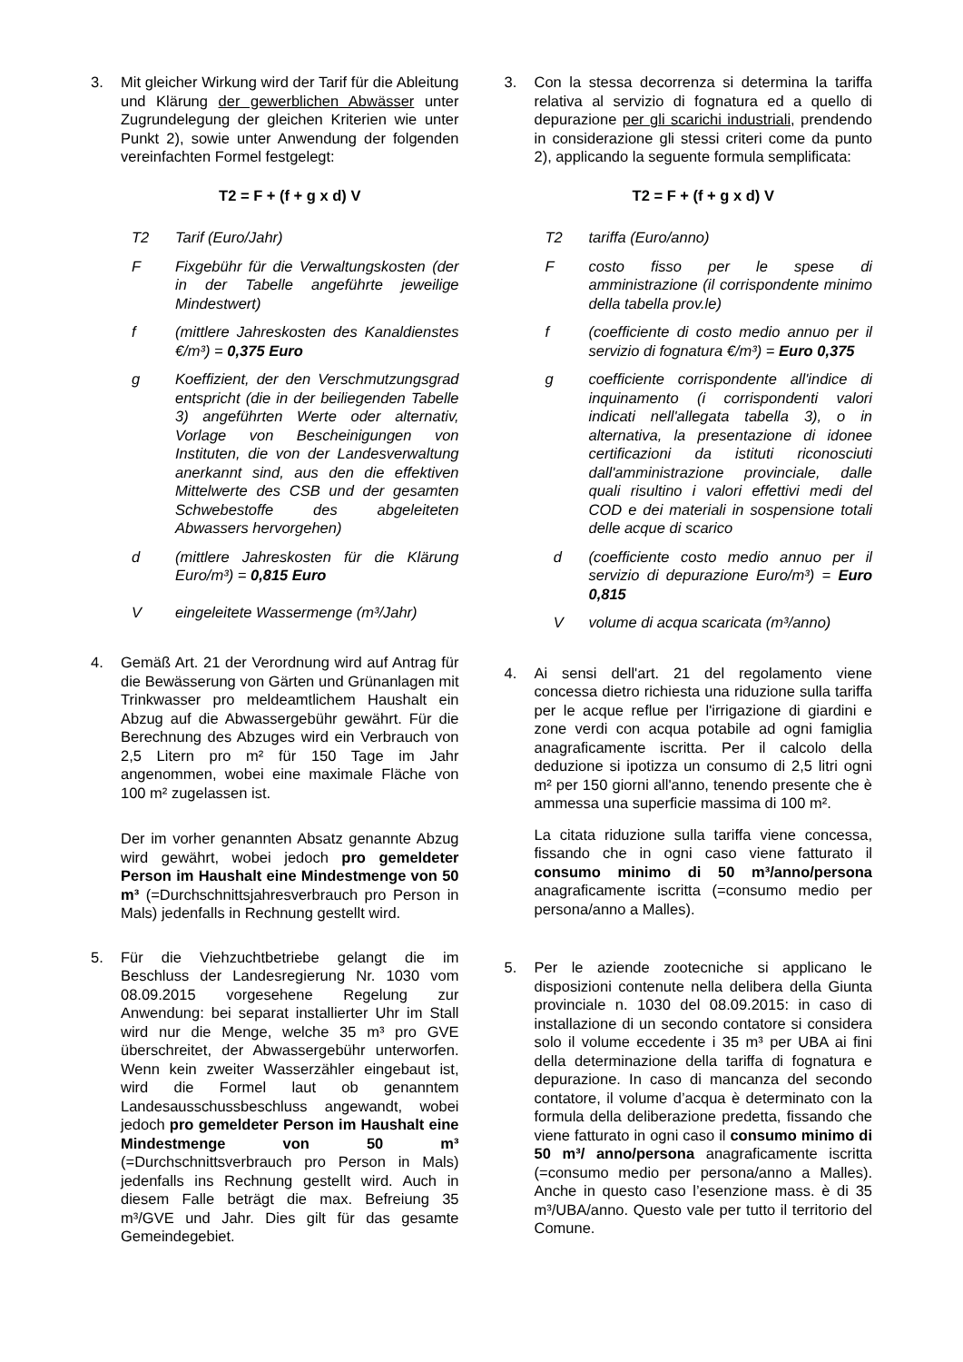3. Mit gleicher Wirkung wird der Tarif für die Ableitung und Klärung der gewerblichen Abwässer unter Zugrundelegung der gleichen Kriterien wie unter Punkt 2), sowie unter Anwendung der folgenden vereinfachten Formel festgelegt:
T2 = F + (f + g x d) V
T2 Tarif (Euro/Jahr)
F Fixgebühr für die Verwaltungskosten (der in der Tabelle angeführte jeweilige Mindestwert)
f (mittlere Jahreskosten des Kanaldienstes €/m³) = 0,375 Euro
g Koeffizient, der den Verschmutzungsgrad entspricht (die in der beiliegenden Tabelle 3) angeführten Werte oder alternativ, Vorlage von Bescheinigungen von Instituten, die von der Landesverwaltung anerkannt sind, aus den die effektiven Mittelwerte des CSB und der gesamten Schwebestoffe des abgeleiteten Abwassers hervorgehen)
d (mittlere Jahreskosten für die Klärung Euro/m³) = 0,815 Euro
V eingeleitete Wassermenge (m³/Jahr)
4. Gemäß Art. 21 der Verordnung wird auf Antrag für die Bewässerung von Gärten und Grünanlagen mit Trinkwasser pro meldeamtlichem Haushalt ein Abzug auf die Abwassergebühr gewährt. Für die Berechnung des Abzuges wird ein Verbrauch von 2,5 Litern pro m² für 150 Tage im Jahr angenommen, wobei eine maximale Fläche von 100 m² zugelassen ist.
Der im vorher genannten Absatz genannte Abzug wird gewährt, wobei jedoch pro gemeldeter Person im Haushalt eine Mindestmenge von 50 m³ (=Durchschnittsjahresverbrauch pro Person in Mals) jedenfalls in Rechnung gestellt wird.
5. Für die Viehzuchtbetriebe gelangt die im Beschluss der Landesregierung Nr. 1030 vom 08.09.2015 vorgesehene Regelung zur Anwendung: bei separat installierter Uhr im Stall wird nur die Menge, welche 35 m³ pro GVE überschreitet, der Abwassergebühr unterworfen. Wenn kein zweiter Wasserzähler eingebaut ist, wird die Formel laut ob genanntem Landesausschussbeschluss angewandt, wobei jedoch pro gemeldeter Person im Haushalt eine Mindestmenge von 50 m³ (=Durchschnittsverbrauch pro Person in Mals) jedenfalls ins Rechnung gestellt wird. Auch in diesem Falle beträgt die max. Befreiung 35 m³/GVE und Jahr. Dies gilt für das gesamte Gemeindegebiet.
3. Con la stessa decorrenza si determina la tariffa relativa al servizio di fognatura ed a quello di depurazione per gli scarichi industriali, prendendo in considerazione gli stessi criteri come da punto 2), applicando la seguente formula semplificata:
T2 = F + (f + g x d) V
T2 tariffa (Euro/anno)
F costo fisso per le spese di amministrazione (il corrispondente minimo della tabella prov.le)
f (coefficiente di costo medio annuo per il servizio di fognatura €/m³) = Euro 0,375
g coefficiente corrispondente all'indice di inquinamento (i corrispondenti valori indicati nell'allegata tabella 3), o in alternativa, la presentazione di idonee certificazioni da istituti riconosciuti dall'amministrazione provinciale, dalle quali risultino i valori effettivi medi del COD e dei materiali in sospensione totali delle acque di scarico
d (coefficiente costo medio annuo per il servizio di depurazione Euro/m³) = Euro 0,815
V volume di acqua scaricata (m³/anno)
4. Ai sensi dell'art. 21 del regolamento viene concessa dietro richiesta una riduzione sulla tariffa per le acque reflue per l'irrigazione di giardini e zone verdi con acqua potabile ad ogni famiglia anagraficamente iscritta. Per il calcolo della deduzione si ipotizza un consumo di 2,5 litri ogni m² per 150 giorni all'anno, tenendo presente che è ammessa una superficie massima di 100 m².
La citata riduzione sulla tariffa viene concessa, fissando che in ogni caso viene fatturato il consumo minimo di 50 m³/anno/persona anagraficamente iscritta (=consumo medio per persona/anno a Malles).
5. Per le aziende zootecniche si applicano le disposizioni contenute nella delibera della Giunta provinciale n. 1030 del 08.09.2015: in caso di installazione di un secondo contatore si considera solo il volume eccedente i 35 m³ per UBA ai fini della determinazione della tariffa di fognatura e depurazione. In caso di mancanza del secondo contatore, il volume d’acqua è determinato con la formula della deliberazione predetta, fissando che viene fatturato in ogni caso il consumo minimo di 50 m³/ anno/persona anagraficamente iscritta (=consumo medio per persona/anno a Malles). Anche in questo caso l’esenzione mass. è di 35 m³/UBA/anno. Questo vale per tutto il territorio del Comune.